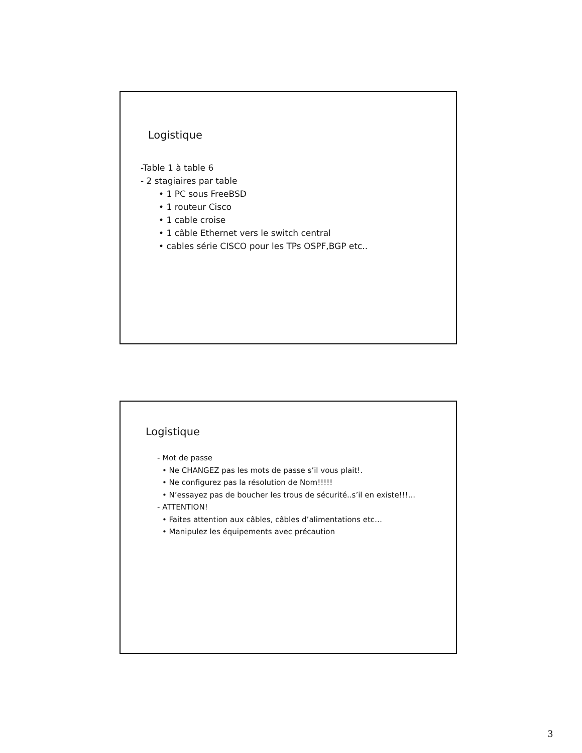Logistique
-Table 1 à table 6
- 2 stagiaires par table
• 1 PC sous FreeBSD
• 1 routeur Cisco
• 1 cable croise
• 1 câble Ethernet vers le switch central
• cables série CISCO pour les TPs OSPF,BGP etc..
Logistique
- Mot de passe
• Ne CHANGEZ pas les mots de passe s’il vous plait!.
• Ne configurez pas la résolution de Nom!!!!!
• N’essayez pas de boucher les trous de sécurité..s’il en existe!!!...
- ATTENTION!
• Faites attention aux câbles, câbles d’alimentations etc…
• Manipulez les équipements avec précaution
3